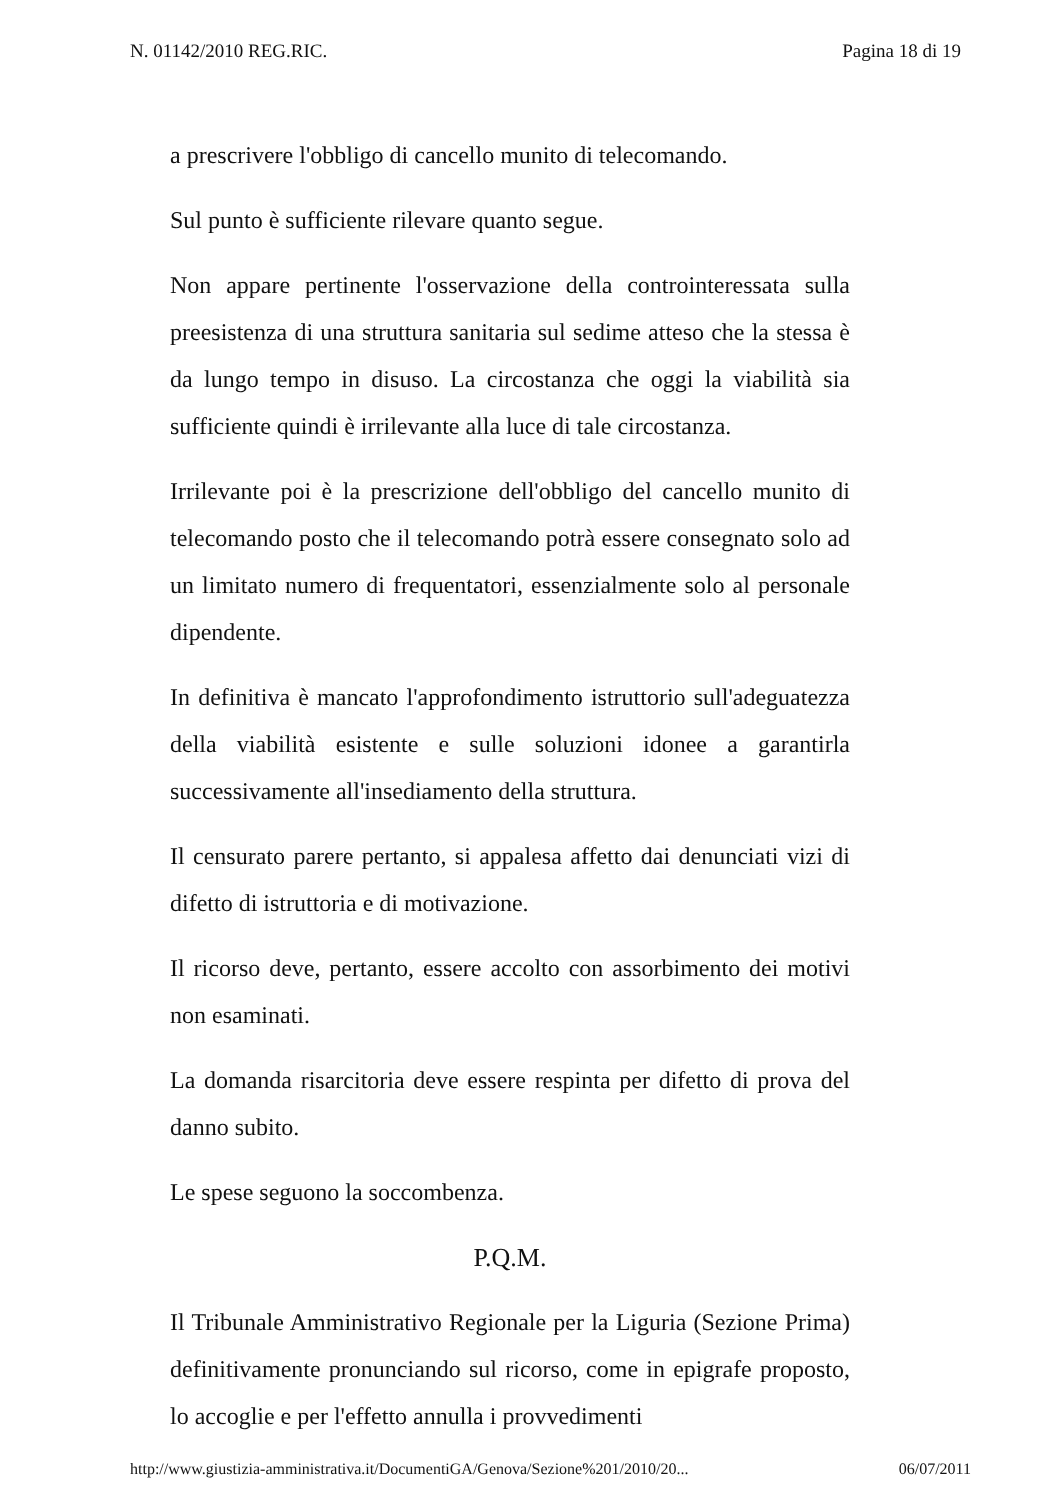N. 01142/2010 REG.RIC. Pagina 18 di 19
a prescrivere l'obbligo di cancello munito di telecomando.
Sul punto è sufficiente rilevare quanto segue.
Non appare pertinente l'osservazione della controinteressata sulla preesistenza di una struttura sanitaria sul sedime atteso che la stessa è da lungo tempo in disuso. La circostanza che oggi la viabilità sia sufficiente quindi è irrilevante alla luce di tale circostanza.
Irrilevante poi è la prescrizione dell'obbligo del cancello munito di telecomando posto che il telecomando potrà essere consegnato solo ad un limitato numero di frequentatori, essenzialmente solo al personale dipendente.
In definitiva è mancato l'approfondimento istruttorio sull'adeguatezza della viabilità esistente e sulle soluzioni idonee a garantirla successivamente all'insediamento della struttura.
Il censurato parere pertanto, si appalesa affetto dai denunciati vizi di difetto di istruttoria e di motivazione.
Il ricorso deve, pertanto, essere accolto con assorbimento dei motivi non esaminati.
La domanda risarcitoria deve essere respinta per difetto di prova del danno subito.
Le spese seguono la soccombenza.
P.Q.M.
Il Tribunale Amministrativo Regionale per la Liguria (Sezione Prima) definitivamente pronunciando sul ricorso, come in epigrafe proposto, lo accoglie e per l'effetto annulla i provvedimenti
http://www.giustizia-amministrativa.it/DocumentiGA/Genova/Sezione%201/2010/20... 06/07/2011